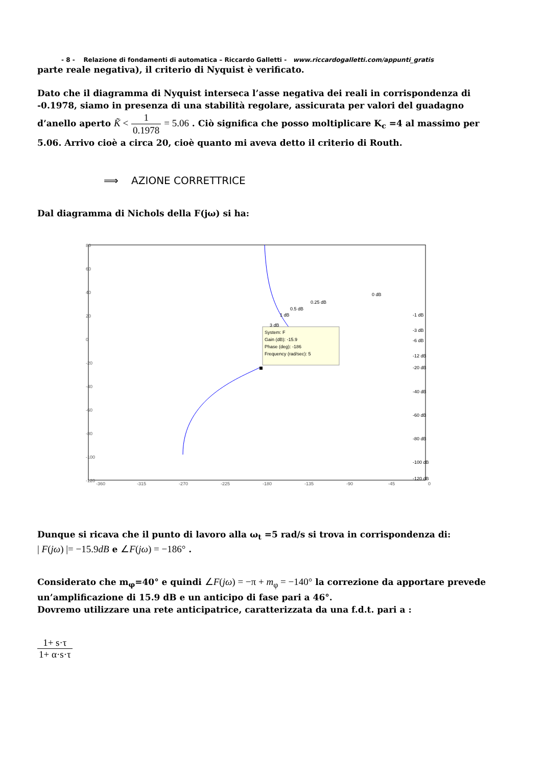- 8 - Relazione di fondamenti di automatica – Riccardo Galletti - www.riccardogalletti.com/appunti_gratis
parte reale negativa), il criterio di Nyquist è verificato.
Dato che il diagramma di Nyquist interseca l’asse negativa dei reali in corrispondenza di -0.1978, siamo in presenza di una stabilità regolare, assicurata per valori del guadagno d’anello aperto K̃ < 1 0.1978 = 5.06 . Ciò significa che posso moltiplicare K<sub>c</sub> =4 al massimo per 5.06. Arrivo cioè a circa 20, cioè quanto mi aveva detto il criterio di Routh.
⟹ AZIONE CORRETTRICE
Dal diagramma di Nichols della F(jω) si ha:
80
60
40
20
0
-20
-40
-60
-80
-100
-120
-360
-315
-270
-225
-180
-135
-90
-45
0
System: F
Gain (dB): -15.9
Phase (deg): -186
Frequency (rad/sec): 5
0 dB
0.25 dB
0.5 dB
1 dB
3 dB
-1 dB
-3 dB
-6 dB
-12 dB
-20 dB
-40 dB
-60 dB
-80 dB
-100 dB
-120 dB
Dunque si ricava che il punto di lavoro alla ω<sub>t</sub> =5 rad/s si trova in corrispondenza di:
| F(jω) |= −15.9dB e ∠F(jω) = −186° .
Considerato che m<sub>φ</sub>=40° e quindi ∠F(jω) = −π + m<sub>φ</sub> = −140° la correzione da apportare prevede un’amplificazione di 15.9 dB e un anticipo di fase pari a 46°.
Dovremo utilizzare una rete anticipatrice, caratterizzata da una f.d.t. pari a :
1+ s·τ 1+ α·s·τ